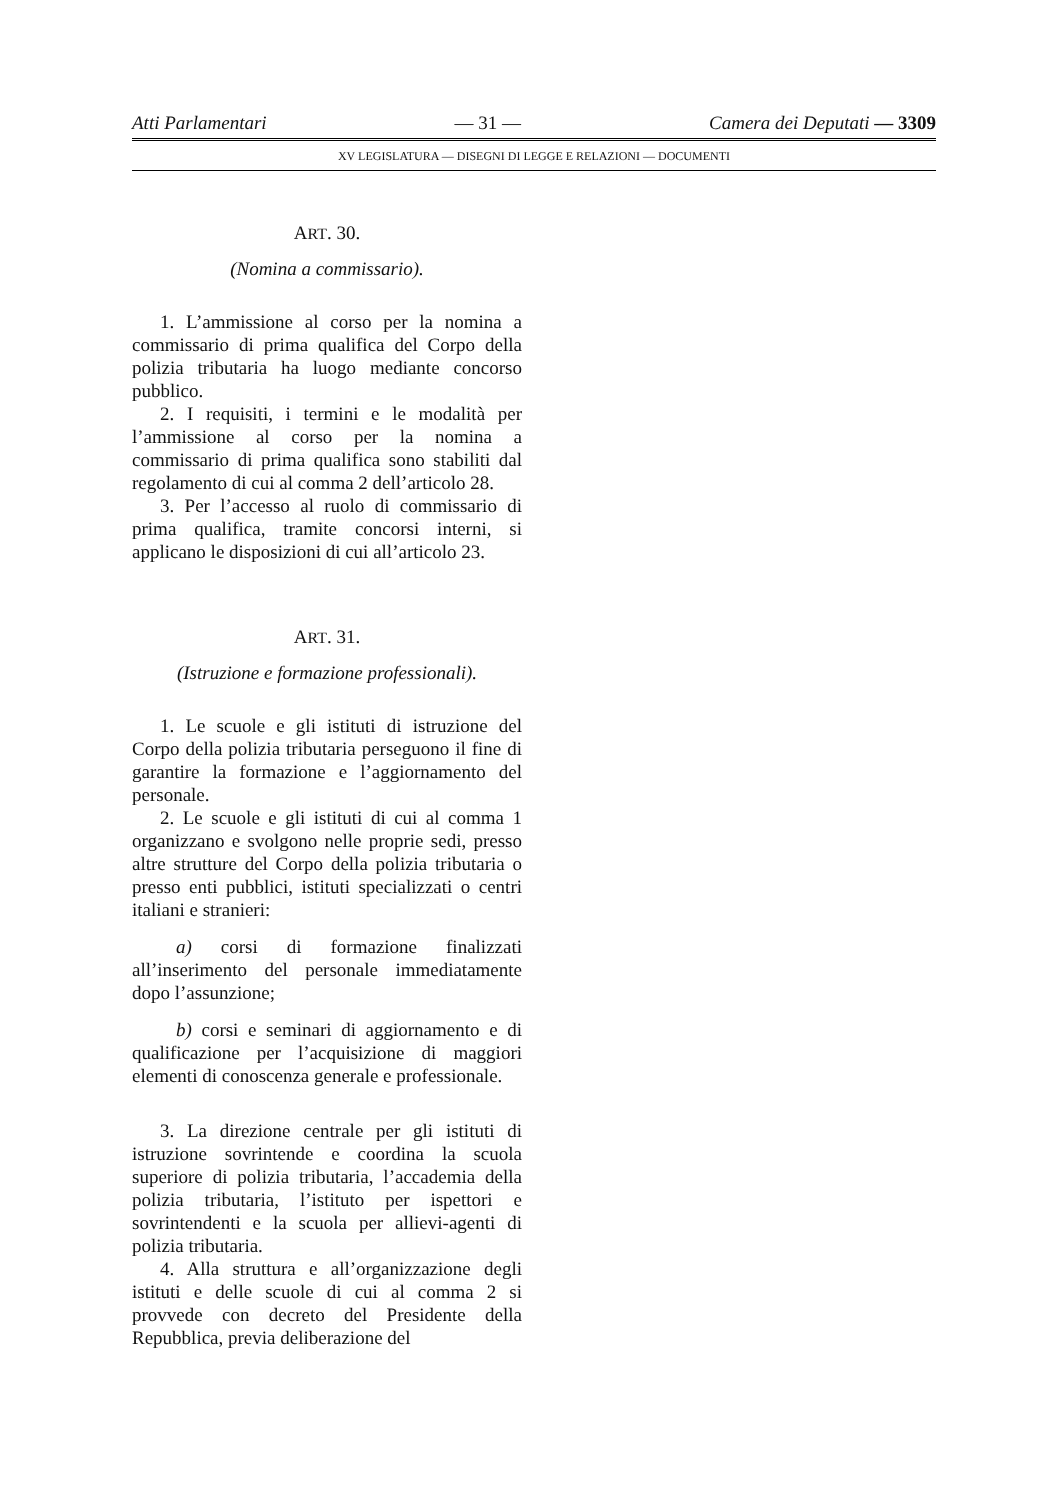Atti Parlamentari — 31 — Camera dei Deputati — 3309
XV LEGISLATURA — DISEGNI DI LEGGE E RELAZIONI — DOCUMENTI
ART. 30.
(Nomina a commissario).
1. L’ammissione al corso per la nomina a commissario di prima qualifica del Corpo della polizia tributaria ha luogo mediante concorso pubblico.
2. I requisiti, i termini e le modalità per l’ammissione al corso per la nomina a commissario di prima qualifica sono stabiliti dal regolamento di cui al comma 2 dell’articolo 28.
3. Per l’accesso al ruolo di commissario di prima qualifica, tramite concorsi interni, si applicano le disposizioni di cui all’articolo 23.
ART. 31.
(Istruzione e formazione professionali).
1. Le scuole e gli istituti di istruzione del Corpo della polizia tributaria perseguono il fine di garantire la formazione e l’aggiornamento del personale.
2. Le scuole e gli istituti di cui al comma 1 organizzano e svolgono nelle proprie sedi, presso altre strutture del Corpo della polizia tributaria o presso enti pubblici, istituti specializzati o centri italiani e stranieri:
a) corsi di formazione finalizzati all’inserimento del personale immediatamente dopo l’assunzione;
b) corsi e seminari di aggiornamento e di qualificazione per l’acquisizione di maggiori elementi di conoscenza generale e professionale.
3. La direzione centrale per gli istituti di istruzione sovrintende e coordina la scuola superiore di polizia tributaria, l’accademia della polizia tributaria, l’istituto per ispettori e sovrintendenti e la scuola per allievi-agenti di polizia tributaria.
4. Alla struttura e all’organizzazione degli istituti e delle scuole di cui al comma 2 si provvede con decreto del Presidente della Repubblica, previa deliberazione del